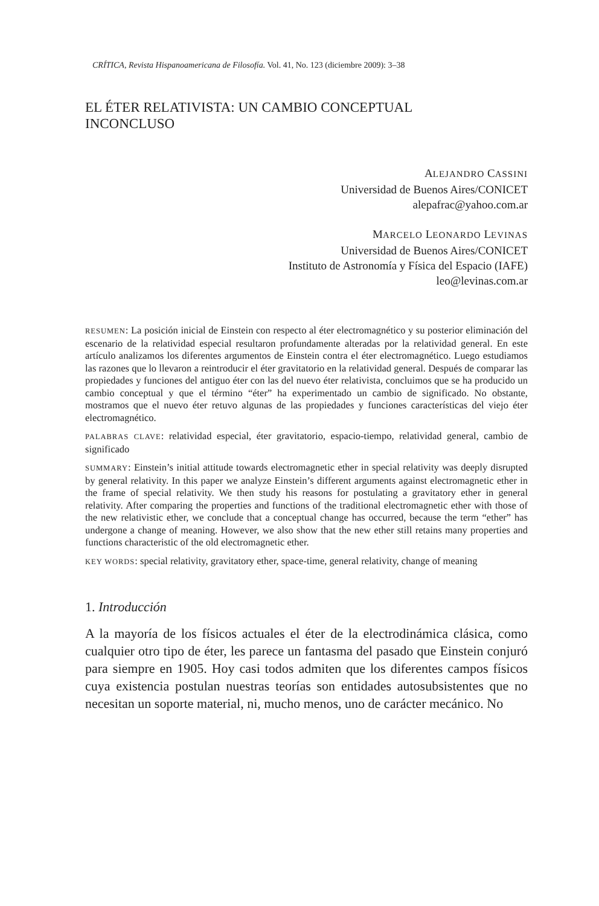CRÍTICA, Revista Hispanoamericana de Filosofía. Vol. 41, No. 123 (diciembre 2009): 3–38
EL ÉTER RELATIVISTA: UN CAMBIO CONCEPTUAL
INCONCLUSO
ALEJANDRO CASSINI
Universidad de Buenos Aires/CONICET
alepafrac@yahoo.com.ar
MARCELO LEONARDO LEVINAS
Universidad de Buenos Aires/CONICET
Instituto de Astronomía y Física del Espacio (IAFE)
leo@levinas.com.ar
RESUMEN: La posición inicial de Einstein con respecto al éter electromagnético y su posterior eliminación del escenario de la relatividad especial resultaron profundamente alteradas por la relatividad general. En este artículo analizamos los diferentes argumentos de Einstein contra el éter electromagnético. Luego estudiamos las razones que lo llevaron a reintroducir el éter gravitatorio en la relatividad general. Después de comparar las propiedades y funciones del antiguo éter con las del nuevo éter relativista, concluimos que se ha producido un cambio conceptual y que el término “éter” ha experimentado un cambio de significado. No obstante, mostramos que el nuevo éter retuvo algunas de las propiedades y funciones características del viejo éter electromagnético.
PALABRAS CLAVE: relatividad especial, éter gravitatorio, espacio-tiempo, relatividad general, cambio de significado
SUMMARY: Einstein’s initial attitude towards electromagnetic ether in special relativity was deeply disrupted by general relativity. In this paper we analyze Einstein’s different arguments against electromagnetic ether in the frame of special relativity. We then study his reasons for postulating a gravitatory ether in general relativity. After comparing the properties and functions of the traditional electromagnetic ether with those of the new relativistic ether, we conclude that a conceptual change has occurred, because the term “ether” has undergone a change of meaning. However, we also show that the new ether still retains many properties and functions characteristic of the old electromagnetic ether.
KEY WORDS: special relativity, gravitatory ether, space-time, general relativity, change of meaning
1. Introducción
A la mayoría de los físicos actuales el éter de la electrodinámica clásica, como cualquier otro tipo de éter, les parece un fantasma del pasado que Einstein conjuró para siempre en 1905. Hoy casi todos admiten que los diferentes campos físicos cuya existencia postulan nuestras teorías son entidades autosubsistentes que no necesitan un soporte material, ni, mucho menos, uno de carácter mecánico. No